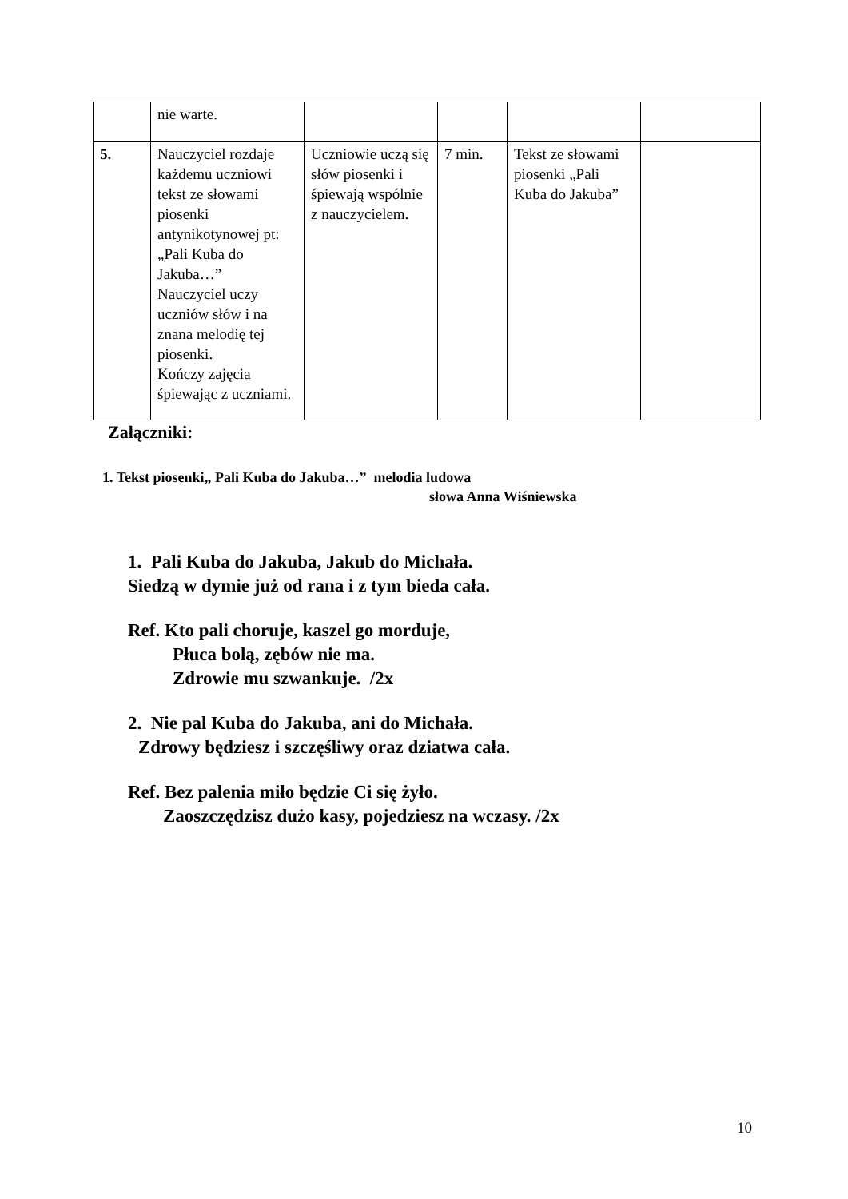| | nie warte. | | | | |
| 5. | Nauczyciel rozdaje każdemu uczniowi tekst ze słowami piosenki antynikotynowej pt: „Pali Kuba do Jakuba…” Nauczyciel uczy uczniów słów i na znana melodię tej piosenki. Kończy zajęcia śpiewając z uczniami. | Uczniowie uczą się słów piosenki i śpiewają wspólnie z nauczycielem. | 7 min. | Tekst ze słowami piosenki „Pali Kuba do Jakuba” | |
Załączniki:
1. Tekst piosenki„ Pali Kuba do Jakuba…” melodia ludowa
słowa Anna Wiśniewska
1. Pali Kuba do Jakuba, Jakub do Michała.
Siedzą w dymie już od rana i z tym bieda cała.
Ref. Kto pali choruje, kaszel go morduje,
Płuca bolą, zębów nie ma.
Zdrowie mu szwankuje. /2x
2. Nie pal Kuba do Jakuba, ani do Michała.
Zdrowy będziesz i szczęśliwy oraz dziatwa cała.
Ref. Bez palenia miło będzie Ci się żyło.
Zaoszczędzisz dużo kasy, pojedziesz na wczasy. /2x
10